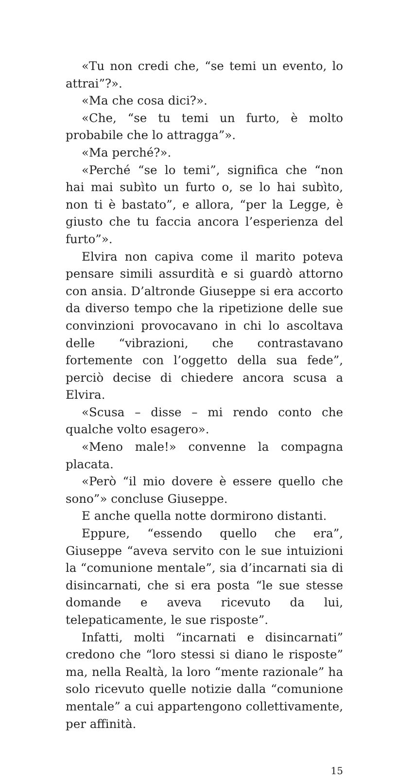«Tu non credi che, “se temi un evento, lo attrai”?».
«Ma che cosa dici?».
«Che, “se tu temi un furto, è molto probabile che lo attragga”».
«Ma perché?».
«Perché “se lo temi”, significa che “non hai mai subìto un furto o, se lo hai subìto, non ti è bastato”, e allora, “per la Legge, è giusto che tu faccia ancora l’esperienza del furto”».
Elvira non capiva come il marito poteva pensare simili assurdità e si guardò attorno con ansia. D’altronde Giuseppe si era accorto da diverso tempo che la ripetizione delle sue convinzioni provocavano in chi lo ascoltava delle “vibrazioni, che contrastavano fortemente con l’oggetto della sua fede”, perciò decise di chiedere ancora scusa a Elvira.
«Scusa – disse – mi rendo conto che qualche volto esagero».
«Meno male!» convenne la compagna placata.
«Però “il mio dovere è essere quello che sono”» concluse Giuseppe.
E anche quella notte dormirono distanti.
Eppure, “essendo quello che era”, Giuseppe “aveva servito con le sue intuizioni la “comunione mentale”, sia d’incarnati sia di disincarnati, che si era posta “le sue stesse domande e aveva ricevuto da lui, telepaticamente, le sue risposte”.
Infatti, molti “incarnati e disincarnati” credono che “loro stessi si diano le risposte” ma, nella Realtà, la loro “mente razionale” ha solo ricevuto quelle notizie dalla “comunione mentale” a cui appartengono collettivamente, per affinità.
15